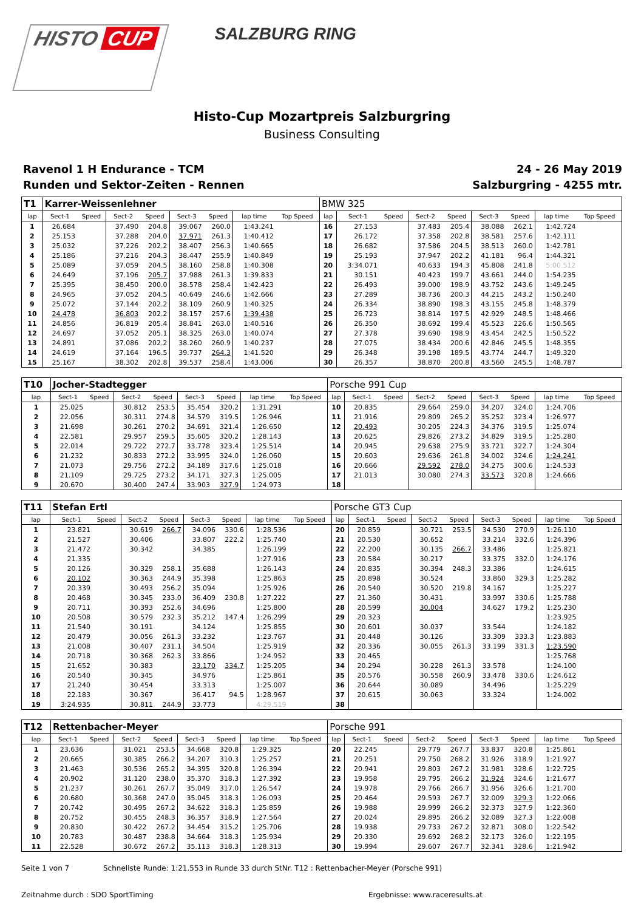HISTO CUP
SALZBURG RING
Histo-Cup Mozartpreis Salzburgring
Business Consulting
Ravenol 1 H Endurance - TCM
Runden und Sektor-Zeiten - Rennen
24 - 26 May 2019
Salzburgring - 4255 mtr.
| T1 | Karrer-Weissenlehner | | | | | | | | BMW 325 | | | | | | | | |
| lap | Sect-1 | Speed | Sect-2 | Speed | Sect-3 | Speed | lap time | Top Speed | lap | Sect-1 | Speed | Sect-2 | Speed | Sect-3 | Speed | lap time | Top Speed |
| 1 | 26.684 | | 37.490 | 204.8 | 39.067 | 260.0 | 1:43.241 | | 16 | 27.153 | | 37.483 | 205.4 | 38.088 | 262.1 | 1:42.724 | |
| 2 | 25.153 | | 37.288 | 204.0 | 37.971 | 261.3 | 1:40.412 | | 17 | 26.172 | | 37.358 | 202.8 | 38.581 | 257.6 | 1:42.111 | |
| 3 | 25.032 | | 37.226 | 202.2 | 38.407 | 256.3 | 1:40.665 | | 18 | 26.682 | | 37.586 | 204.5 | 38.513 | 260.0 | 1:42.781 | |
| 4 | 25.186 | | 37.216 | 204.3 | 38.447 | 255.9 | 1:40.849 | | 19 | 25.193 | | 37.947 | 202.2 | 41.181 | 96.4 | 1:44.321 | |
| 5 | 25.089 | | 37.059 | 204.5 | 38.160 | 258.8 | 1:40.308 | | 20 | 3:34.071 | | 40.633 | 194.3 | 45.808 | 241.8 | 5:00.512 | |
| 6 | 24.649 | | 37.196 | 205.7 | 37.988 | 261.3 | 1:39.833 | | 21 | 30.151 | | 40.423 | 199.7 | 43.661 | 244.0 | 1:54.235 | |
| 7 | 25.395 | | 38.450 | 200.0 | 38.578 | 258.4 | 1:42.423 | | 22 | 26.493 | | 39.000 | 198.9 | 43.752 | 243.6 | 1:49.245 | |
| 8 | 24.965 | | 37.052 | 204.5 | 40.649 | 246.6 | 1:42.666 | | 23 | 27.289 | | 38.736 | 200.3 | 44.215 | 243.2 | 1:50.240 | |
| 9 | 25.072 | | 37.144 | 202.2 | 38.109 | 260.9 | 1:40.325 | | 24 | 26.334 | | 38.890 | 198.3 | 43.155 | 245.8 | 1:48.379 | |
| 10 | 24.478 | | 36.803 | 202.2 | 38.157 | 257.6 | 1:39.438 | | 25 | 26.723 | | 38.814 | 197.5 | 42.929 | 248.5 | 1:48.466 | |
| 11 | 24.856 | | 36.819 | 205.4 | 38.841 | 263.0 | 1:40.516 | | 26 | 26.350 | | 38.692 | 199.4 | 45.523 | 226.6 | 1:50.565 | |
| 12 | 24.697 | | 37.052 | 205.1 | 38.325 | 263.0 | 1:40.074 | | 27 | 27.378 | | 39.690 | 198.9 | 43.454 | 242.5 | 1:50.522 | |
| 13 | 24.891 | | 37.086 | 202.2 | 38.260 | 260.9 | 1:40.237 | | 28 | 27.075 | | 38.434 | 200.6 | 42.846 | 245.5 | 1:48.355 | |
| 14 | 24.619 | | 37.164 | 196.5 | 39.737 | 264.3 | 1:41.520 | | 29 | 26.348 | | 39.198 | 189.5 | 43.774 | 244.7 | 1:49.320 | |
| 15 | 25.167 | | 38.302 | 202.8 | 39.537 | 258.4 | 1:43.006 | | 30 | 26.357 | | 38.870 | 200.8 | 43.560 | 245.5 | 1:48.787 | |
| T10 | Jocher-Stadtegger | | | | | | | | Porsche 991 Cup | | | | | | | | |
| lap | Sect-1 | Speed | Sect-2 | Speed | Sect-3 | Speed | lap time | Top Speed | lap | Sect-1 | Speed | Sect-2 | Speed | Sect-3 | Speed | lap time | Top Speed |
| 1 | 25.025 | | 30.812 | 253.5 | 35.454 | 320.2 | 1:31.291 | | 10 | 20.835 | | 29.664 | 259.0 | 34.207 | 324.0 | 1:24.706 | |
| 2 | 22.056 | | 30.311 | 274.8 | 34.579 | 319.5 | 1:26.946 | | 11 | 21.916 | | 29.809 | 265.2 | 35.252 | 323.4 | 1:26.977 | |
| 3 | 21.698 | | 30.261 | 270.2 | 34.691 | 321.4 | 1:26.650 | | 12 | 20.493 | | 30.205 | 224.3 | 34.376 | 319.5 | 1:25.074 | |
| 4 | 22.581 | | 29.957 | 259.5 | 35.605 | 320.2 | 1:28.143 | | 13 | 20.625 | | 29.826 | 273.2 | 34.829 | 319.5 | 1:25.280 | |
| 5 | 22.014 | | 29.722 | 272.7 | 33.778 | 323.4 | 1:25.514 | | 14 | 20.945 | | 29.638 | 275.9 | 33.721 | 322.7 | 1:24.304 | |
| 6 | 21.232 | | 30.833 | 272.2 | 33.995 | 324.0 | 1:26.060 | | 15 | 20.603 | | 29.636 | 261.8 | 34.002 | 324.6 | 1:24.241 | |
| 7 | 21.073 | | 29.756 | 272.2 | 34.189 | 317.6 | 1:25.018 | | 16 | 20.666 | | 29.592 | 278.0 | 34.275 | 300.6 | 1:24.533 | |
| 8 | 21.109 | | 29.725 | 273.2 | 34.171 | 327.3 | 1:25.005 | | 17 | 21.013 | | 30.080 | 274.3 | 33.573 | 320.8 | 1:24.666 | |
| 9 | 20.670 | | 30.400 | 247.4 | 33.903 | 327.9 | 1:24.973 | | 18 | | | | | | | | |
| T11 | Stefan Ertl | | | | | | | | Porsche GT3 Cup | | | | | | | | |
| lap | Sect-1 | Speed | Sect-2 | Speed | Sect-3 | Speed | lap time | Top Speed | lap | Sect-1 | Speed | Sect-2 | Speed | Sect-3 | Speed | lap time | Top Speed |
| 1 | 23.821 | | 30.619 | 266.7 | 34.096 | 330.6 | 1:28.536 | | 20 | 20.859 | | 30.721 | 253.5 | 34.530 | 270.9 | 1:26.110 | |
| 2 | 21.527 | | 30.406 | | 33.807 | 222.2 | 1:25.740 | | 21 | 20.530 | | 30.652 | | 33.214 | 332.6 | 1:24.396 | |
| 3 | 21.472 | | 30.342 | | 34.385 | | 1:26.199 | | 22 | 22.200 | | 30.135 | 266.7 | 33.486 | | 1:25.821 | |
| 4 | 21.335 | | | | | | 1:27.916 | | 23 | 20.584 | | 30.217 | | 33.375 | 332.0 | 1:24.176 | |
| 5 | 20.126 | | 30.329 | 258.1 | 35.688 | | 1:26.143 | | 24 | 20.835 | | 30.394 | 248.3 | 33.386 | | 1:24.615 | |
| 6 | 20.102 | | 30.363 | 244.9 | 35.398 | | 1:25.863 | | 25 | 20.898 | | 30.524 | | 33.860 | 329.3 | 1:25.282 | |
| 7 | 20.339 | | 30.493 | 256.2 | 35.094 | | 1:25.926 | | 26 | 20.540 | | 30.520 | 219.8 | 34.167 | | 1:25.227 | |
| 8 | 20.468 | | 30.345 | 233.0 | 36.409 | 230.8 | 1:27.222 | | 27 | 21.360 | | 30.431 | | 33.997 | 330.6 | 1:25.788 | |
| 9 | 20.711 | | 30.393 | 252.6 | 34.696 | | 1:25.800 | | 28 | 20.599 | | 30.004 | | 34.627 | 179.2 | 1:25.230 | |
| 10 | 20.508 | | 30.579 | 232.3 | 35.212 | 147.4 | 1:26.299 | | 29 | 20.323 | | | | | | 1:23.925 | |
| 11 | 21.540 | | 30.191 | | 34.124 | | 1:25.855 | | 30 | 20.601 | | 30.037 | | 33.544 | | 1:24.182 | |
| 12 | 20.479 | | 30.056 | 261.3 | 33.232 | | 1:23.767 | | 31 | 20.448 | | 30.126 | | 33.309 | 333.3 | 1:23.883 | |
| 13 | 21.008 | | 30.407 | 231.1 | 34.504 | | 1:25.919 | | 32 | 20.336 | | 30.055 | 261.3 | 33.199 | 331.3 | 1:23.590 | |
| 14 | 20.718 | | 30.368 | 262.3 | 33.866 | | 1:24.952 | | 33 | 20.465 | | | | | | 1:25.768 | |
| 15 | 21.652 | | 30.383 | | 33.170 | 334.7 | 1:25.205 | | 34 | 20.294 | | 30.228 | 261.3 | 33.578 | | 1:24.100 | |
| 16 | 20.540 | | 30.345 | | 34.976 | | 1:25.861 | | 35 | 20.576 | | 30.558 | 260.9 | 33.478 | 330.6 | 1:24.612 | |
| 17 | 21.240 | | 30.454 | | 33.313 | | 1:25.007 | | 36 | 20.644 | | 30.089 | | 34.496 | | 1:25.229 | |
| 18 | 22.183 | | 30.367 | | 36.417 | 94.5 | 1:28.967 | | 37 | 20.615 | | 30.063 | | 33.324 | | 1:24.002 | |
| 19 | 3:24.935 | | 30.811 | 244.9 | 33.773 | | 4:29.519 | | 38 | | | | | | | | |
| T12 | Rettenbacher-Meyer | | | | | | | | Porsche 991 | | | | | | | | |
| lap | Sect-1 | Speed | Sect-2 | Speed | Sect-3 | Speed | lap time | Top Speed | lap | Sect-1 | Speed | Sect-2 | Speed | Sect-3 | Speed | lap time | Top Speed |
| 1 | 23.636 | | 31.021 | 253.5 | 34.668 | 320.8 | 1:29.325 | | 20 | 22.245 | | 29.779 | 267.7 | 33.837 | 320.8 | 1:25.861 | |
| 2 | 20.665 | | 30.385 | 266.2 | 34.207 | 310.3 | 1:25.257 | | 21 | 20.251 | | 29.750 | 268.2 | 31.926 | 318.9 | 1:21.927 | |
| 3 | 21.463 | | 30.536 | 265.2 | 34.395 | 320.8 | 1:26.394 | | 22 | 20.941 | | 29.803 | 267.2 | 31.981 | 328.6 | 1:22.725 | |
| 4 | 20.902 | | 31.120 | 238.0 | 35.370 | 318.3 | 1:27.392 | | 23 | 19.958 | | 29.795 | 266.2 | 31.924 | 324.6 | 1:21.677 | |
| 5 | 21.237 | | 30.261 | 267.7 | 35.049 | 317.0 | 1:26.547 | | 24 | 19.978 | | 29.766 | 266.7 | 31.956 | 326.6 | 1:21.700 | |
| 6 | 20.680 | | 30.368 | 247.0 | 35.045 | 318.3 | 1:26.093 | | 25 | 20.464 | | 29.593 | 267.7 | 32.009 | 329.3 | 1:22.066 | |
| 7 | 20.742 | | 30.495 | 267.2 | 34.622 | 318.3 | 1:25.859 | | 26 | 19.988 | | 29.999 | 266.2 | 32.373 | 327.9 | 1:22.360 | |
| 8 | 20.752 | | 30.455 | 248.3 | 36.357 | 318.9 | 1:27.564 | | 27 | 20.024 | | 29.895 | 266.2 | 32.089 | 327.3 | 1:22.008 | |
| 9 | 20.830 | | 30.422 | 267.2 | 34.454 | 315.2 | 1:25.706 | | 28 | 19.938 | | 29.733 | 267.2 | 32.871 | 308.0 | 1:22.542 | |
| 10 | 20.783 | | 30.487 | 238.8 | 34.664 | 318.3 | 1:25.934 | | 29 | 20.330 | | 29.692 | 268.2 | 32.173 | 326.0 | 1:22.195 | |
| 11 | 22.528 | | 30.672 | 267.2 | 35.113 | 318.3 | 1:28.313 | | 30 | 19.994 | | 29.607 | 267.7 | 32.341 | 328.6 | 1:21.942 | |
Seite 1 von 7 Schnellste Runde: 1:21.553 in Runde 33 durch StNr. T12 : Rettenbacher-Meyer (Porsche 991)
Zeitnahme durch : SDO SportTiming Ergebnisse: www.raceresults.at